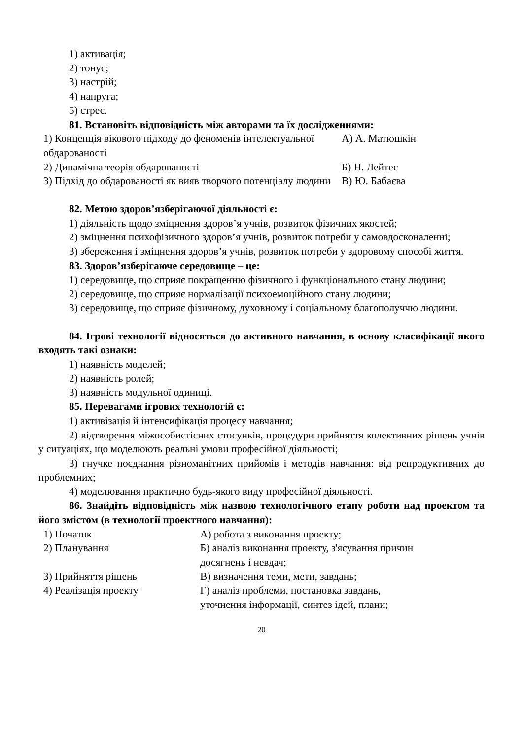1) активація;
2) тонус;
3) настрій;
4) напруга;
5) стрес.
81. Встановіть відповідність між авторами та їх дослідженнями:
| 1) Концепція вікового підходу до феноменів інтелектуальної обдарованості | А) А. Матюшкін |
| 2) Динамічна теорія обдарованості | Б) Н. Лейтес |
| 3) Підхід до обдарованості як вияв творчого потенціалу людини | В) Ю. Бабаєва |
82. Метою здоров’язберігаючої діяльності є:
1) діяльність щодо зміцнення здоров’я учнів, розвиток фізичних якостей;
2) зміцнення психофізичного здоров’я учнів, розвиток потреби у самовдосконаленні;
3) збереження і зміцнення здоров’я учнів, розвиток потреби у здоровому способі життя.
83. Здоров’язберігаюче середовище – це:
1) середовище, що сприяє покращенню фізичного і функціонального стану людини;
2) середовище, що сприяє нормалізації психоемоційного стану людини;
3) середовище, що сприяє фізичному, духовному і соціальному благополуччю людини.
84. Ігрові технології відносяться до активного навчання, в основу класифікації якого входять такі ознаки:
1) наявність моделей;
2) наявність ролей;
3) наявність модульної одиниці.
85. Перевагами ігрових технологій є:
1) активізація й інтенсифікація процесу навчання;
2) відтворення міжособистісних стосунків, процедури прийняття колективних рішень учнів у ситуаціях, що моделюють реальні умови професійної діяльності;
3) гнучке поєднання різноманітних прийомів і методів навчання: від репродуктивних до проблемних;
4) моделювання практично будь-якого виду професійної діяльності.
86. Знайдіть відповідність між назвою технологічного етапу роботи над проектом та його змістом (в технології проектного навчання):
| 1) Початок | А) робота з виконання проекту; |
| 2) Планування | Б) аналіз виконання проекту, з'ясування причин досягнень і невдач; |
| 3) Прийняття рішень | В) визначення теми, мети, завдань; |
| 4) Реалізація проекту | Г) аналіз проблеми, постановка завдань, уточнення інформації, синтез ідей, плани; |
20